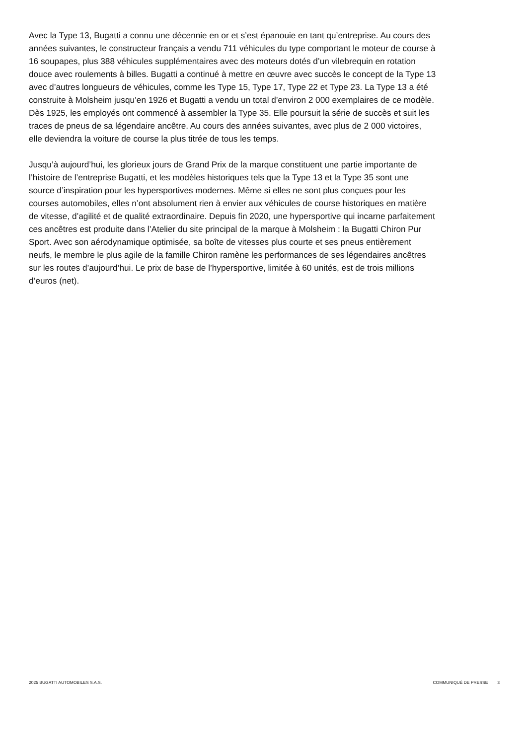Avec la Type 13, Bugatti a connu une décennie en or et s’est épanouie en tant qu’entreprise. Au cours des années suivantes, le constructeur français a vendu 711 véhicules du type comportant le moteur de course à 16 soupapes, plus 388 véhicules supplémentaires avec des moteurs dotés d’un vilebrequin en rotation douce avec roulements à billes. Bugatti a continué à mettre en œuvre avec succès le concept de la Type 13 avec d’autres longueurs de véhicules, comme les Type 15, Type 17, Type 22 et Type 23. La Type 13 a été construite à Molsheim jusqu’en 1926 et Bugatti a vendu un total d’environ 2 000 exemplaires de ce modèle. Dès 1925, les employés ont commencé à assembler la Type 35. Elle poursuit la série de succès et suit les traces de pneus de sa légendaire ancêtre. Au cours des années suivantes, avec plus de 2 000 victoires, elle deviendra la voiture de course la plus titrée de tous les temps.
Jusqu’à aujourd’hui, les glorieux jours de Grand Prix de la marque constituent une partie importante de l’histoire de l’entreprise Bugatti, et les modèles historiques tels que la Type 13 et la Type 35 sont une source d’inspiration pour les hypersportives modernes. Même si elles ne sont plus conçues pour les courses automobiles, elles n’ont absolument rien à envier aux véhicules de course historiques en matière de vitesse, d’agilité et de qualité extraordinaire. Depuis fin 2020, une hypersportive qui incarne parfaitement ces ancêtres est produite dans l’Atelier du site principal de la marque à Molsheim : la Bugatti Chiron Pur Sport. Avec son aérodynamique optimisée, sa boîte de vitesses plus courte et ses pneus entièrement neufs, le membre le plus agile de la famille Chiron ramène les performances de ses légendaires ancêtres sur les routes d’aujourd’hui. Le prix de base de l’hypersportive, limitée à 60 unités, est de trois millions d’euros (net).
2025 BUGATTI AUTOMOBILES S.A.S. COMMUNIQUÉ DE PRESSE 3